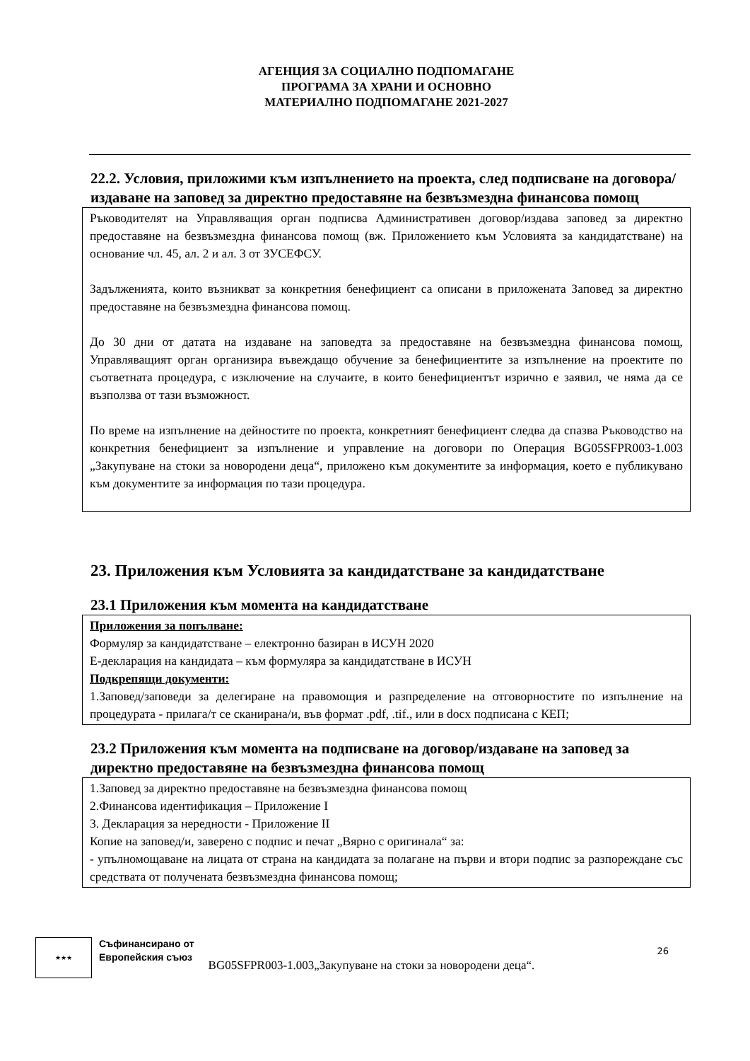АГЕНЦИЯ ЗА СОЦИАЛНО ПОДПОМАГАНЕ
ПРОГРАМА ЗА ХРАНИ И ОСНОВНО
МАТЕРИАЛНО ПОДПОМАГАНЕ 2021-2027
22.2. Условия, приложими към изпълнението на проекта, след подписване на договора/издаване на заповед за директно предоставяне на безвъзмездна финансова помощ
Ръководителят на Управляващия орган подписва Административен договор/издава заповед за директно предоставяне на безвъзмездна финансова помощ (вж. Приложението към Условията за кандидатстване) на основание чл. 45, ал. 2 и ал. 3 от ЗУСЕФСУ.
Задълженията, които възникват за конкретния бенефициент са описани в приложената Заповед за директно предоставяне на безвъзмездна финансова помощ.
До 30 дни от датата на издаване на заповедта за предоставяне на безвъзмездна финансова помощ, Управляващият орган организира въвеждащо обучение за бенефициентите за изпълнение на проектите по съответната процедура, с изключение на случаите, в които бенефициентът изрично е заявил, че няма да се възползва от тази възможност.
По време на изпълнение на дейностите по проекта, конкретният бенефициент следва да спазва Ръководство на конкретния бенефициент за изпълнение и управление на договори по Операция BG05SFPR003-1.003 „Закупуване на стоки за новородени деца“, приложено към документите за информация, което е публикувано към документите за информация по тази процедура.
23. Приложения към Условията за кандидатстване за кандидатстване
23.1 Приложения към момента на кандидатстване
Приложения за попълване:
Формуляр за кандидатстване – електронно базиран в ИСУН 2020
Е-декларация на кандидата – към формуляра за кандидатстване в ИСУН
Подкрепящи документи:
1.Заповед/заповеди за делегиране на правомощия и разпределение на отговорностите по изпълнение на процедурата - прилага/т се сканирана/и, във формат .pdf, .tif., или в docx подписана с КЕП;
23.2 Приложения към момента на подписване на договор/издаване на заповед за директно предоставяне на безвъзмездна финансова помощ
1.Заповед за директно предоставяне на безвъзмездна финансова помощ
2.Финансова идентификация – Приложение I
3. Декларация за нередности - Приложение II
Копие на заповед/и, заверено с подпис и печат „Вярно с оригинала“ за:
- упълномощаване на лицата от страна на кандидата за полагане на първи и втори подпис за разпореждане със средствата от получената безвъзмездна финансова помощ;
★★★ Съфинансирано от
Европейския съюз BG05SFPR003-1.003„Закупуване на стоки за новородени деца“.
26